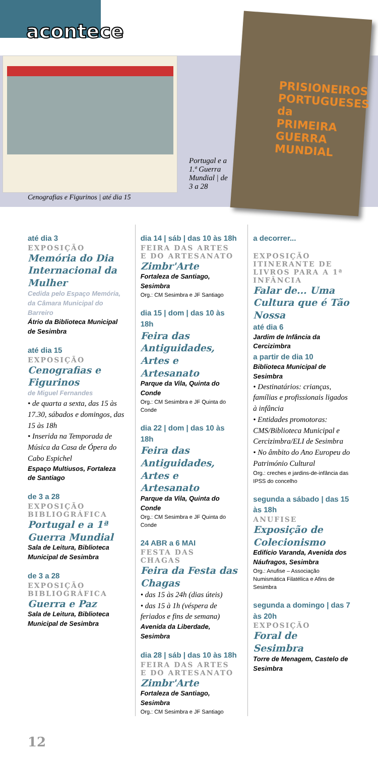acontece
PRISIONEIROS PORTUGUESES
da PRIMEIRA GUERRA MUNDIAL
Cenografias e Figurinos | até dia 15
Portugal e a 1.ª Guerra Mundial | de 3 a 28
até dia 3
EXPOSIÇÃO
Memória do Dia Internacional da Mulher
Cedida pelo Espaço Memória, da Câmara Municipal do Barreiro
Átrio da Biblioteca Municipal de Sesimbra
até dia 15
EXPOSIÇÃO
Cenografias e Figurinos
de Miguel Fernandes
• de quarta a sexta, das 15 às 17.30, sábados e domingos, das 15 às 18h
• Inserida na Temporada de Música da Casa de Ópera do Cabo Espichel
Espaço Multiusos, Fortaleza de Santiago
de 3 a 28
EXPOSIÇÃO BIBLIOGRÁFICA
Portugal e a 1ª Guerra Mundial
Sala de Leitura, Biblioteca Municipal de Sesimbra
de 3 a 28
EXPOSIÇÃO BIBLIOGRÁFICA
Guerra e Paz
Sala de Leitura, Biblioteca Municipal de Sesimbra
dia 14 | sáb | das 10 às 18h
FEIRA DAS ARTES E DO ARTESANATO
Zimbr'Arte
Fortaleza de Santiago, Sesimbra
Org.: CM Sesimbra e JF Santiago
dia 15 | dom | das 10 às 18h
Feira das Antiguidades, Artes e Artesanato
Parque da Vila, Quinta do Conde
Org.: CM Sesimbra e JF Quinta do Conde
dia 22 | dom | das 10 às 18h
Feira das Antiguidades, Artes e Artesanato
Parque da Vila, Quinta do Conde
Org.: CM Sesimbra e JF Quinta do Conde
24 ABR a 6 MAI
FESTA DAS CHAGAS
Feira da Festa das Chagas
• das 15 às 24h (dias úteis)
• das 15 à 1h (véspera de feriados e fins de semana)
Avenida da Liberdade, Sesimbra
dia 28 | sáb | das 10 às 18h
FEIRA DAS ARTES E DO ARTESANATO
Zimbr'Arte
Fortaleza de Santiago, Sesimbra
Org.: CM Sesimbra e JF Santiago
a decorrer...
EXPOSIÇÃO ITINERANTE DE LIVROS PARA A 1ª INFÂNCIA
Falar de... Uma Cultura que é Tão Nossa
até dia 6
Jardim de Infância da Cercizimbra
a partir de dia 10
Biblioteca Municipal de Sesimbra
• Destinatários: crianças, famílias e profissionais ligados à infância
• Entidades promotoras: CMS/Biblioteca Municipal e Cercizimbra/ELI de Sesimbra
• No âmbito do Ano Europeu do Património Cultural
Org.: creches e jardins-de-infância das IPSS do concelho
segunda a sábado | das 15 às 18h
ANUFISE
Exposição de Colecionismo
Edifício Varanda, Avenida dos Náufragos, Sesimbra
Org.: Anufise – Associação Numismática Filatélica e Afins de Sesimbra
segunda a domingo | das 7 às 20h
EXPOSIÇÃO
Foral de Sesimbra
Torre de Menagem, Castelo de Sesimbra
12